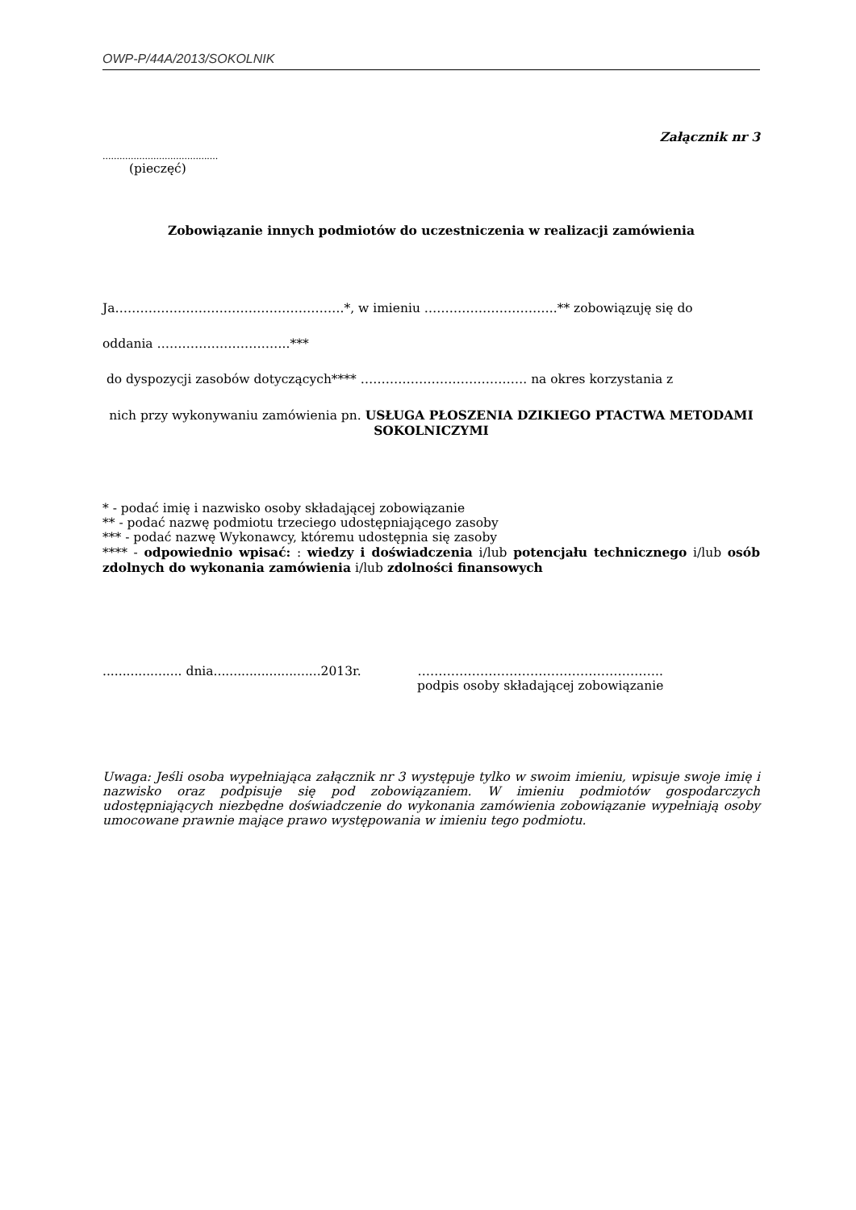OWP-P/44A/2013/SOKOLNIK
Załącznik nr 3
.........................................
(pieczęć)
Zobowiązanie innych podmiotów do uczestniczenia w realizacji zamówienia
Ja……………………………………………….*, w imieniu …………………………..** zobowiązuję się do
oddania …………………………..***
do dyspozycji zasobów dotyczących**** …………………………………. na okres korzystania z
nich przy wykonywaniu zamówienia pn. USŁUGA PŁOSZENIA DZIKIEGO PTACTWA METODAMI SOKOLNICZYMI
* - podać imię i nazwisko osoby składającej zobowiązanie
** - podać nazwę podmiotu trzeciego udostępniającego zasoby
*** - podać nazwę Wykonawcy, któremu udostępnia się zasoby
**** - odpowiednio wpisać: : wiedzy i doświadczenia i/lub potencjału technicznego i/lub osób zdolnych do wykonania zamówienia i/lub zdolności finansowych
.................... dnia...........................2013r. …………………………………………………..
podpis osoby składającej zobowiązanie
Uwaga: Jeśli osoba wypełniająca załącznik nr 3 występuje tylko w swoim imieniu, wpisuje swoje imię i nazwisko oraz podpisuje się pod zobowiązaniem. W imieniu podmiotów gospodarczych udostępniających niezbędne doświadczenie do wykonania zamówienia zobowiązanie wypełniają osoby umocowane prawnie mające prawo występowania w imieniu tego podmiotu.